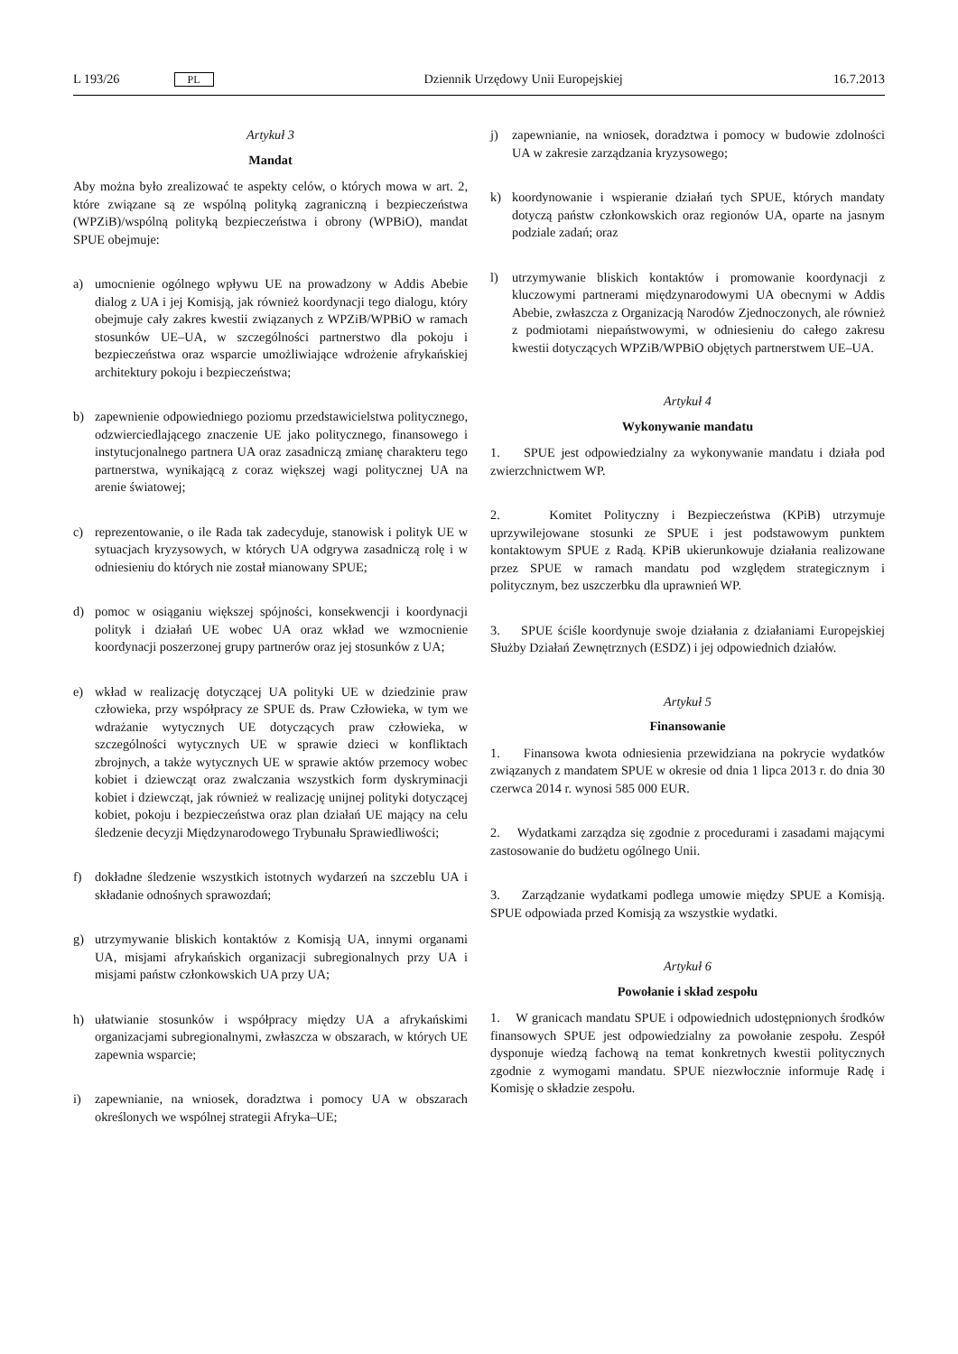L 193/26 PL Dziennik Urzędowy Unii Europejskiej 16.7.2013
Artykuł 3
Mandat
Aby można było zrealizować te aspekty celów, o których mowa w art. 2, które związane są ze wspólną polityką zagraniczną i bezpieczeństwa (WPZiB)/wspólną polityką bezpieczeństwa i obrony (WPBiO), mandat SPUE obejmuje:
a) umocnienie ogólnego wpływu UE na prowadzony w Addis Abebie dialog z UA i jej Komisją, jak również koordynacji tego dialogu, który obejmuje cały zakres kwestii związanych z WPZiB/WPBiO w ramach stosunków UE–UA, w szczególności partnerstwo dla pokoju i bezpieczeństwa oraz wsparcie umożliwiające wdrożenie afrykańskiej architektury pokoju i bezpieczeństwa;
b) zapewnienie odpowiedniego poziomu przedstawicielstwa politycznego, odzwierciedlającego znaczenie UE jako politycznego, finansowego i instytucjonalnego partnera UA oraz zasadniczą zmianę charakteru tego partnerstwa, wynikającą z coraz większej wagi politycznej UA na arenie światowej;
c) reprezentowanie, o ile Rada tak zadecyduje, stanowisk i polityk UE w sytuacjach kryzysowych, w których UA odgrywa zasadniczą rolę i w odniesieniu do których nie został mianowany SPUE;
d) pomoc w osiąganiu większej spójności, konsekwencji i koordynacji polityk i działań UE wobec UA oraz wkład we wzmocnienie koordynacji poszerzonej grupy partnerów oraz jej stosunków z UA;
e) wkład w realizację dotyczącej UA polityki UE w dziedzinie praw człowieka, przy współpracy ze SPUE ds. Praw Człowieka, w tym we wdrażanie wytycznych UE dotyczących praw człowieka, w szczególności wytycznych UE w sprawie dzieci w konfliktach zbrojnych, a także wytycznych UE w sprawie aktów przemocy wobec kobiet i dziewcząt oraz zwalczania wszystkich form dyskryminacji kobiet i dziewcząt, jak również w realizację unijnej polityki dotyczącej kobiet, pokoju i bezpieczeństwa oraz plan działań UE mający na celu śledzenie decyzji Międzynarodowego Trybunału Sprawiedliwości;
f) dokładne śledzenie wszystkich istotnych wydarzeń na szczeblu UA i składanie odnośnych sprawozdań;
g) utrzymywanie bliskich kontaktów z Komisją UA, innymi organami UA, misjami afrykańskich organizacji subregionalnych przy UA i misjami państw członkowskich UA przy UA;
h) ułatwianie stosunków i współpracy między UA a afrykańskimi organizacjami subregionalnymi, zwłaszcza w obszarach, w których UE zapewnia wsparcie;
i) zapewnianie, na wniosek, doradztwa i pomocy UA w obszarach określonych we wspólnej strategii Afryka–UE;
j) zapewnianie, na wniosek, doradztwa i pomocy w budowie zdolności UA w zakresie zarządzania kryzysowego;
k) koordynowanie i wspieranie działań tych SPUE, których mandaty dotyczą państw członkowskich oraz regionów UA, oparte na jasnym podziale zadań; oraz
l) utrzymywanie bliskich kontaktów i promowanie koordynacji z kluczowymi partnerami międzynarodowymi UA obecnymi w Addis Abebie, zwłaszcza z Organizacją Narodów Zjednoczonych, ale również z podmiotami niepaństwowymi, w odniesieniu do całego zakresu kwestii dotyczących WPZiB/WPBiO objętych partnerstwem UE–UA.
Artykuł 4
Wykonywanie mandatu
1. SPUE jest odpowiedzialny za wykonywanie mandatu i działa pod zwierzchnictwem WP.
2. Komitet Polityczny i Bezpieczeństwa (KPiB) utrzymuje uprzywilejowane stosunki ze SPUE i jest podstawowym punktem kontaktowym SPUE z Radą. KPiB ukierunkowuje działania realizowane przez SPUE w ramach mandatu pod względem strategicznym i politycznym, bez uszczerbku dla uprawnień WP.
3. SPUE ściśle koordynuje swoje działania z działaniami Europejskiej Służby Działań Zewnętrznych (ESDZ) i jej odpowiednich działów.
Artykuł 5
Finansowanie
1. Finansowa kwota odniesienia przewidziana na pokrycie wydatków związanych z mandatem SPUE w okresie od dnia 1 lipca 2013 r. do dnia 30 czerwca 2014 r. wynosi 585 000 EUR.
2. Wydatkami zarządza się zgodnie z procedurami i zasadami mającymi zastosowanie do budżetu ogólnego Unii.
3. Zarządzanie wydatkami podlega umowie między SPUE a Komisją. SPUE odpowiada przed Komisją za wszystkie wydatki.
Artykuł 6
Powołanie i skład zespołu
1. W granicach mandatu SPUE i odpowiednich udostępnionych środków finansowych SPUE jest odpowiedzialny za powołanie zespołu. Zespół dysponuje wiedzą fachową na temat konkretnych kwestii politycznych zgodnie z wymogami mandatu. SPUE niezwłocznie informuje Radę i Komisję o składzie zespołu.